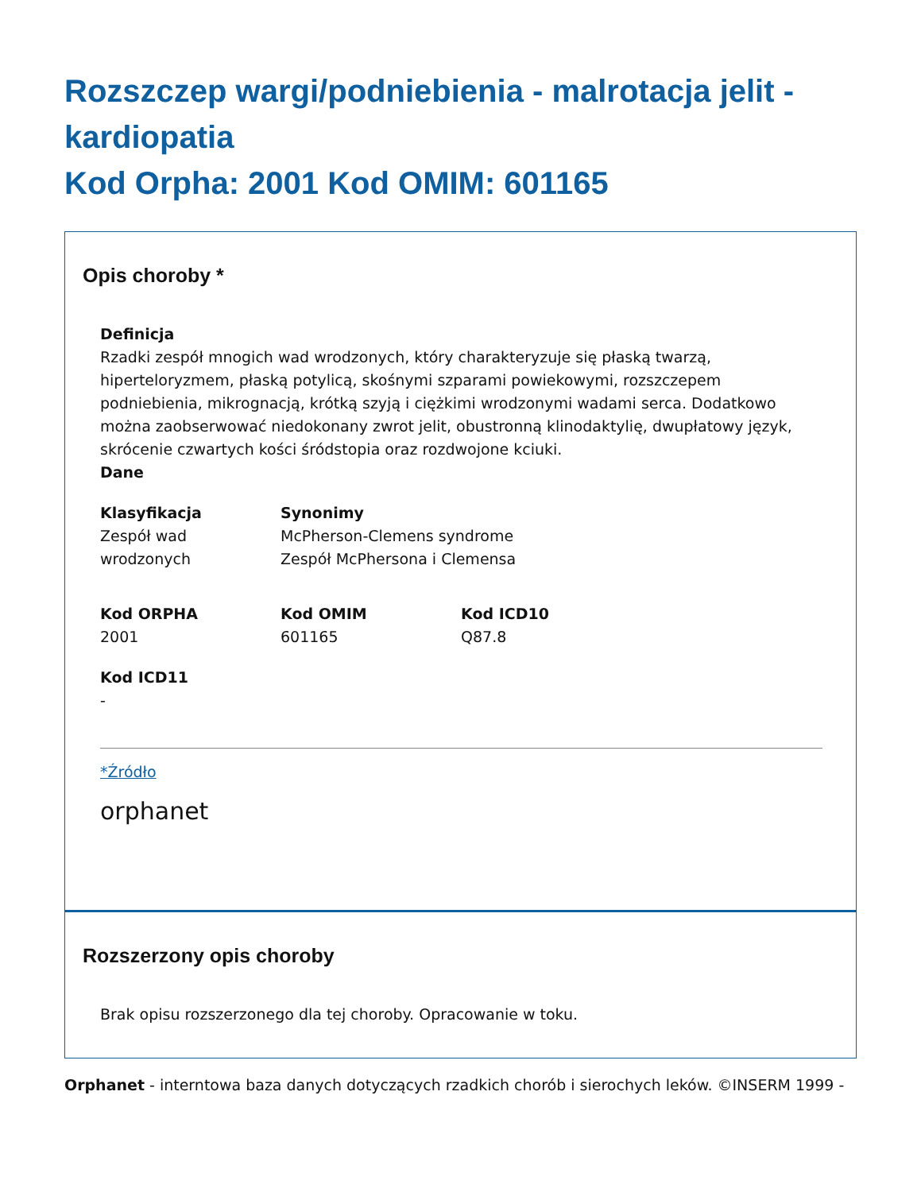Rozszczep wargi/podniebienia - malrotacja jelit - kardiopatia
Kod Orpha: 2001 Kod OMIM: 601165
Opis choroby *
Definicja
Rzadki zespół mnogich wad wrodzonych, który charakteryzuje się płaską twarzą, hiperteloryzmem, płaską potylicą, skośnymi szparami powiekowymi, rozszczepem podniebienia, mikrognacją, krótką szyją i ciężkimi wrodzonymi wadami serca. Dodatkowo można zaobserwować niedokonany zwrot jelit, obustronną klinodaktylię, dwupłatowy język, skrócenie czwartych kości śródstopia oraz rozdwojone kciuki.
Dane
Klasyfikacja
Zespół wad
wrodzonych
Synonimy
McPherson-Clemens syndrome
Zespół McPhersona i Clemensa
Kod ORPHA
2001
Kod OMIM
601165
Kod ICD10
Q87.8
Kod ICD11
-
*Źródło
orphanet
Rozszerzony opis choroby
Brak opisu rozszerzonego dla tej choroby. Opracowanie w toku.
Orphanet - interntowa baza danych dotyczących rzadkich chorób i sierochych leków. ©INSERM 1999 -